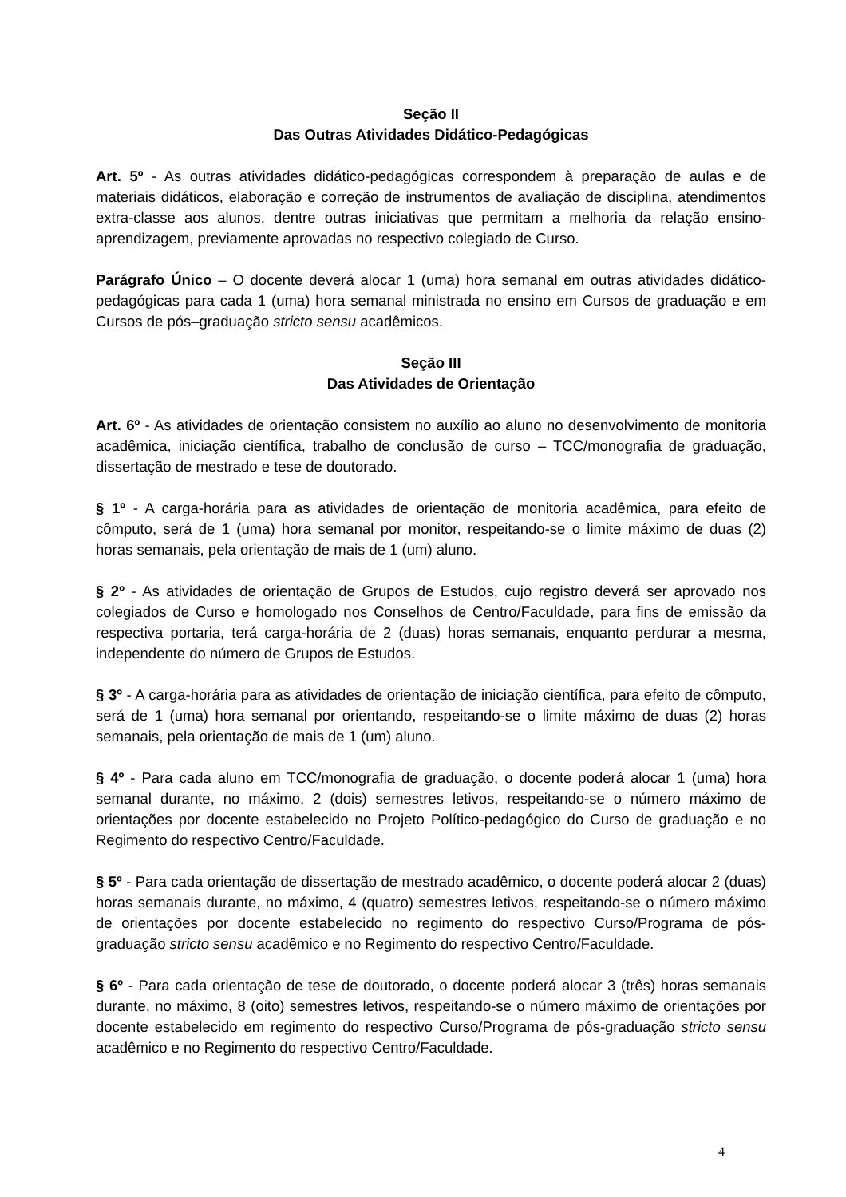Seção II
Das Outras Atividades Didático-Pedagógicas
Art. 5º - As outras atividades didático-pedagógicas correspondem à preparação de aulas e de materiais didáticos, elaboração e correção de instrumentos de avaliação de disciplina, atendimentos extra-classe aos alunos, dentre outras iniciativas que permitam a melhoria da relação ensino-aprendizagem, previamente aprovadas no respectivo colegiado de Curso.
Parágrafo Único – O docente deverá alocar 1 (uma) hora semanal em outras atividades didático-pedagógicas para cada 1 (uma) hora semanal ministrada no ensino em Cursos de graduação e em Cursos de pós–graduação stricto sensu acadêmicos.
Seção III
Das Atividades de Orientação
Art. 6º - As atividades de orientação consistem no auxílio ao aluno no desenvolvimento de monitoria acadêmica, iniciação científica, trabalho de conclusão de curso – TCC/monografia de graduação, dissertação de mestrado e tese de doutorado.
§ 1º - A carga-horária para as atividades de orientação de monitoria acadêmica, para efeito de cômputo, será de 1 (uma) hora semanal por monitor, respeitando-se o limite máximo de duas (2) horas semanais, pela orientação de mais de 1 (um) aluno.
§ 2º - As atividades de orientação de Grupos de Estudos, cujo registro deverá ser aprovado nos colegiados de Curso e homologado nos Conselhos de Centro/Faculdade, para fins de emissão da respectiva portaria, terá carga-horária de 2 (duas) horas semanais, enquanto perdurar a mesma, independente do número de Grupos de Estudos.
§ 3º - A carga-horária para as atividades de orientação de iniciação científica, para efeito de cômputo, será de 1 (uma) hora semanal por orientando, respeitando-se o limite máximo de duas (2) horas semanais, pela orientação de mais de 1 (um) aluno.
§ 4º - Para cada aluno em TCC/monografia de graduação, o docente poderá alocar 1 (uma) hora semanal durante, no máximo, 2 (dois) semestres letivos, respeitando-se o número máximo de orientações por docente estabelecido no Projeto Político-pedagógico do Curso de graduação e no Regimento do respectivo Centro/Faculdade.
§ 5º - Para cada orientação de dissertação de mestrado acadêmico, o docente poderá alocar 2 (duas) horas semanais durante, no máximo, 4 (quatro) semestres letivos, respeitando-se o número máximo de orientações por docente estabelecido no regimento do respectivo Curso/Programa de pós-graduação stricto sensu acadêmico e no Regimento do respectivo Centro/Faculdade.
§ 6º - Para cada orientação de tese de doutorado, o docente poderá alocar 3 (três) horas semanais durante, no máximo, 8 (oito) semestres letivos, respeitando-se o número máximo de orientações por docente estabelecido em regimento do respectivo Curso/Programa de pós-graduação stricto sensu acadêmico e no Regimento do respectivo Centro/Faculdade.
4